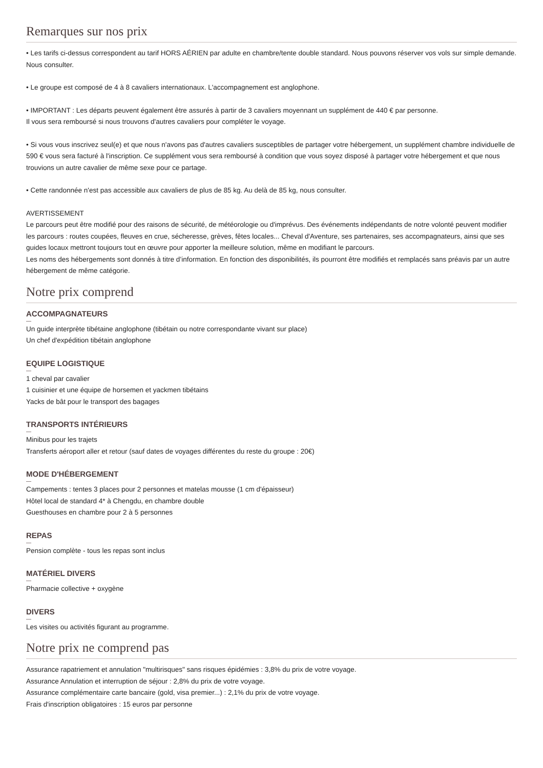Remarques sur nos prix
• Les tarifs ci-dessus correspondent au tarif HORS AÉRIEN par adulte en chambre/tente double standard. Nous pouvons réserver vos vols sur simple demande. Nous consulter.
• Le groupe est composé de 4 à 8 cavaliers internationaux. L'accompagnement est anglophone.
• IMPORTANT : Les départs peuvent également être assurés à partir de 3 cavaliers moyennant un supplément de 440 € par personne.
Il vous sera remboursé si nous trouvons d'autres cavaliers pour compléter le voyage.
• Si vous vous inscrivez seul(e) et que nous n'avons pas d'autres cavaliers susceptibles de partager votre hébergement, un supplément chambre individuelle de 590 € vous sera facturé à l'inscription. Ce supplément vous sera remboursé à condition que vous soyez disposé à partager votre hébergement et que nous trouvions un autre cavalier de même sexe pour ce partage.
• Cette randonnée n'est pas accessible aux cavaliers de plus de 85 kg. Au delà de 85 kg, nous consulter.
AVERTISSEMENT
Le parcours peut être modifié pour des raisons de sécurité, de météorologie ou d'imprévus. Des événements indépendants de notre volonté peuvent modifier les parcours : routes coupées, fleuves en crue, sécheresse, grèves, fêtes locales... Cheval d'Aventure, ses partenaires, ses accompagnateurs, ainsi que ses guides locaux mettront toujours tout en œuvre pour apporter la meilleure solution, même en modifiant le parcours.
Les noms des hébergements sont donnés à titre d’information. En fonction des disponibilités, ils pourront être modifiés et remplacés sans préavis par un autre hébergement de même catégorie.
Notre prix comprend
ACCOMPAGNATEURS
Un guide interprète tibétaine anglophone (tibétain ou notre correspondante vivant sur place)
Un chef d'expédition tibétain anglophone
EQUIPE LOGISTIQUE
1 cheval par cavalier
1 cuisinier et une équipe de horsemen et yackmen tibétains
Yacks de bât pour le transport des bagages
TRANSPORTS INTÉRIEURS
Minibus pour les trajets
Transferts aéroport aller et retour (sauf dates de voyages différentes du reste du groupe : 20€)
MODE D'HÉBERGEMENT
Campements : tentes 3 places pour 2 personnes et matelas mousse (1 cm d'épaisseur)
Hôtel local de standard 4* à Chengdu, en chambre double
Guesthouses en chambre pour 2 à 5 personnes
REPAS
Pension complète - tous les repas sont inclus
MATÉRIEL DIVERS
Pharmacie collective + oxygène
DIVERS
Les visites ou activités figurant au programme.
Notre prix ne comprend pas
Assurance rapatriement et annulation "multirisques" sans risques épidémies : 3,8% du prix de votre voyage.
Assurance Annulation et interruption de séjour : 2,8% du prix de votre voyage.
Assurance complémentaire carte bancaire (gold, visa premier...) : 2,1% du prix de votre voyage.
Frais d'inscription obligatoires : 15 euros par personne